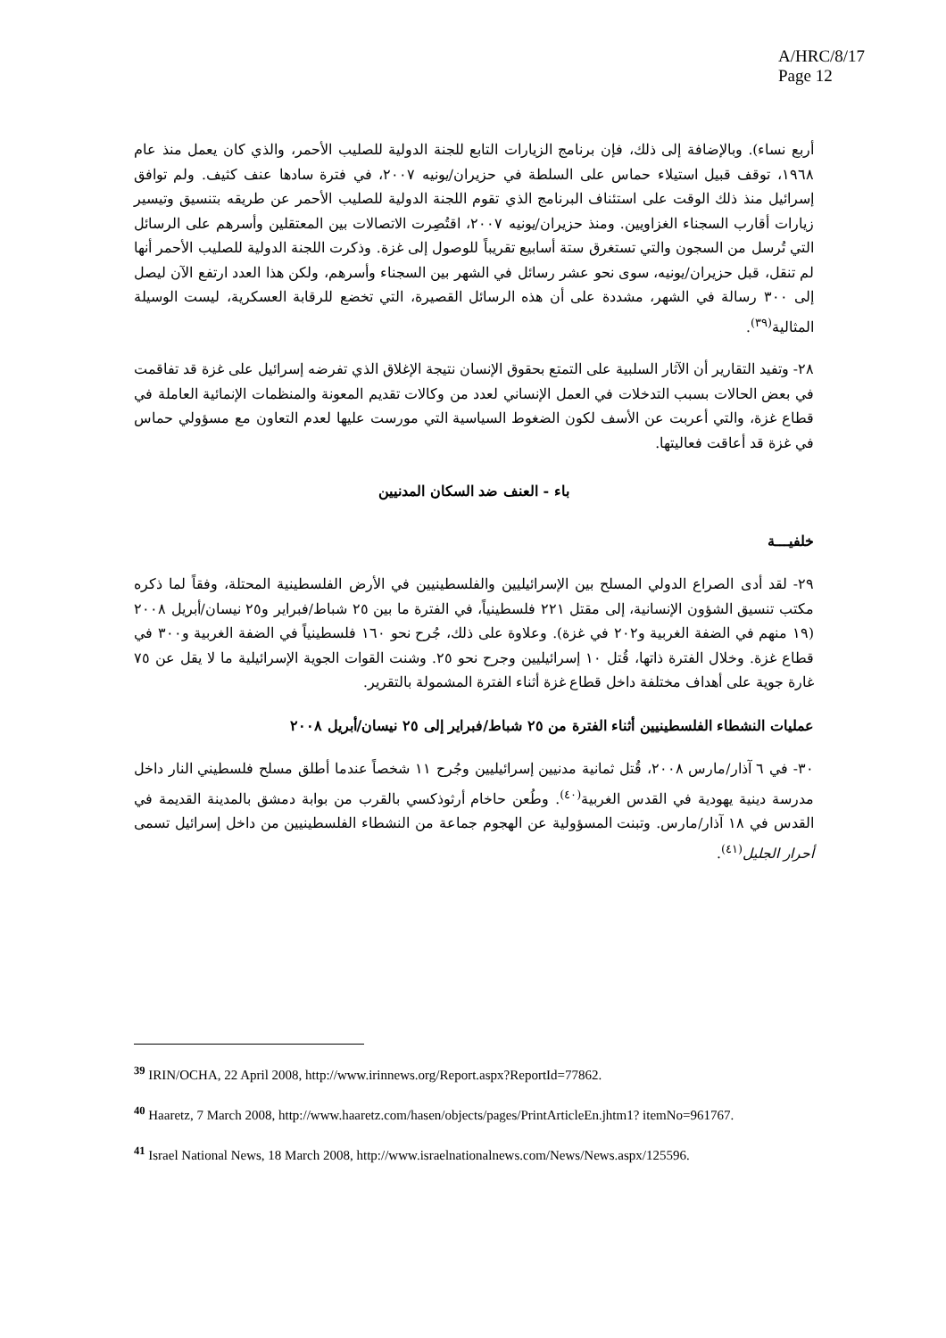A/HRC/8/17
Page 12
أربع نساء). وبالإضافة إلى ذلك، فإن برنامج الزيارات التابع للجنة الدولية للصليب الأحمر، والذي كان يعمل منذ عام ١٩٦٨، توقف قبيل استيلاء حماس على السلطة في حزيران/يونيه ٢٠٠٧، في فترة سادها عنف كثيف. ولم توافق إسرائيل منذ ذلك الوقت على استئناف البرنامج الذي تقوم اللجنة الدولية للصليب الأحمر عن طريقه بتنسيق وتيسير زيارات أقارب السجناء الغزاويين. ومنذ حزيران/يونيه ٢٠٠٧، اقتُصِرت الاتصالات بين المعتقلين وأسرهم على الرسائل التي تُرسل من السجون والتي تستغرق ستة أسابيع تقريباً للوصول إلى غزة. وذكرت اللجنة الدولية للصليب الأحمر أنها لم تنقل، قبل حزيران/يونيه، سوى نحو عشر رسائل في الشهر بين السجناء وأسرهم، ولكن هذا العدد ارتفع الآن ليصل إلى ٣٠٠ رسالة في الشهر، مشددة على أن هذه الرسائل القصيرة، التي تخضع للرقابة العسكرية، ليست الوسيلة المثالية<sup>(٣٩)</sup>.
٢٨- وتفيد التقارير أن الآثار السلبية على التمتع بحقوق الإنسان نتيجة الإغلاق الذي تفرضه إسرائيل على غزة قد تفاقمت في بعض الحالات بسبب التدخلات في العمل الإنساني لعدد من وكالات تقديم المعونة والمنظمات الإنمائية العاملة في قطاع غزة، والتي أعربت عن الأسف لكون الضغوط السياسية التي مورست عليها لعدم التعاون مع مسؤولي حماس في غزة قد أعاقت فعاليتها.
باء - العنف ضد السكان المدنيين
خلفيـــة
٢٩- لقد أدى الصراع الدولي المسلح بين الإسرائيليين والفلسطينيين في الأرض الفلسطينية المحتلة، وفقاً لما ذكره مكتب تنسيق الشؤون الإنسانية، إلى مقتل ٢٢١ فلسطينياً، في الفترة ما بين ٢٥ شباط/فبراير و٢٥ نيسان/أبريل ٢٠٠٨ (١٩ منهم في الضفة الغربية و٢٠٢ في غزة). وعلاوة على ذلك، جُرح نحو ١٦٠ فلسطينياً في الضفة الغربية و٣٠٠ في قطاع غزة. وخلال الفترة ذاتها، قُتل ١٠ إسرائيليين وجرح نحو ٢٥. وشنت القوات الجوية الإسرائيلية ما لا يقل عن ٧٥ غارة جوية على أهداف مختلفة داخل قطاع غزة أثناء الفترة المشمولة بالتقرير.
عمليات النشطاء الفلسطينيين أثناء الفترة من ٢٥ شباط/فبراير إلى ٢٥ نيسان/أبريل ٢٠٠٨
٣٠- في ٦ آذار/مارس ٢٠٠٨، قُتل ثمانية مدنيين إسرائيليين وجُرح ١١ شخصاً عندما أطلق مسلح فلسطيني النار داخل مدرسة دينية يهودية في القدس الغربية<sup>(٤٠)</sup>. وطُعن حاخام أرثوذكسي بالقرب من بوابة دمشق بالمدينة القديمة في القدس في ١٨ آذار/مارس. وتبنت المسؤولية عن الهجوم جماعة من النشطاء الفلسطينيين من داخل إسرائيل تسمى أحرار الجليل<sup>(٤١)</sup>.
<sup>39</sup> IRIN/OCHA, 22 April 2008, http://www.irinnews.org/Report.aspx?ReportId=77862.
<sup>40</sup> Haaretz, 7 March 2008, http://www.haaretz.com/hasen/objects/pages/PrintArticleEn.jhtm1? itemNo=961767.
<sup>41</sup> Israel National News, 18 March 2008, http://www.israelnationalnews.com/News/News.aspx/125596.